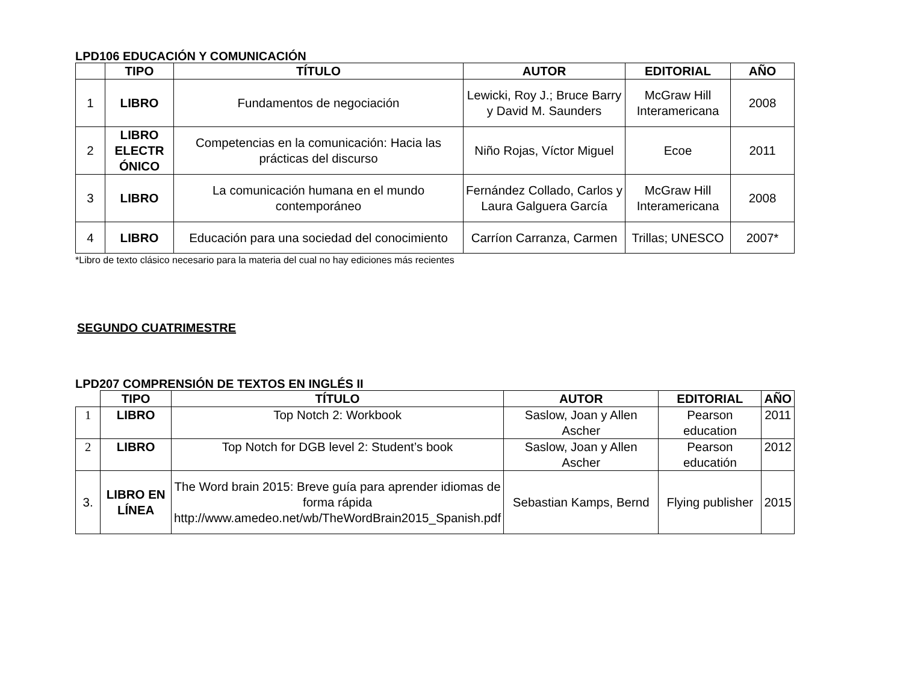LPD106 EDUCACIÓN Y COMUNICACIÓN
| | TIPO | TÍTULO | AUTOR | EDITORIAL | AÑO |
| --- | --- | --- | --- | --- | --- |
| 1 | LIBRO | Fundamentos de negociación | Lewicki, Roy J.; Bruce Barry y David M. Saunders | McGraw Hill Interamericana | 2008 |
| 2 | LIBRO ELECTR ÓNICO | Competencias en la comunicación: Hacia las prácticas del discurso | Niño Rojas, Víctor Miguel | Ecoe | 2011 |
| 3 | LIBRO | La comunicación humana en el mundo contemporáneo | Fernández Collado, Carlos y Laura Galguera García | McGraw Hill Interamericana | 2008 |
| 4 | LIBRO | Educación para una sociedad del conocimiento | Carríon Carranza, Carmen | Trillas; UNESCO | 2007* |
*Libro de texto clásico necesario para la materia del cual no hay ediciones más recientes
SEGUNDO CUATRIMESTRE
LPD207 COMPRENSIÓN DE TEXTOS EN INGLÉS II
| | TIPO | TÍTULO | AUTOR | EDITORIAL | AÑO |
| --- | --- | --- | --- | --- | --- |
| 1 | LIBRO | Top Notch 2: Workbook | Saslow, Joan y Allen Ascher | Pearson education | 2011 |
| 2 | LIBRO | Top Notch for DGB level 2: Student’s book | Saslow, Joan y Allen Ascher | Pearson educatión | 2012 |
| 3. | LIBRO EN LÍNEA | The Word brain 2015: Breve guía para aprender idiomas de forma rápida http://www.amedeo.net/wb/TheWordBrain2015_Spanish.pdf | Sebastian Kamps, Bernd | Flying publisher | 2015 |